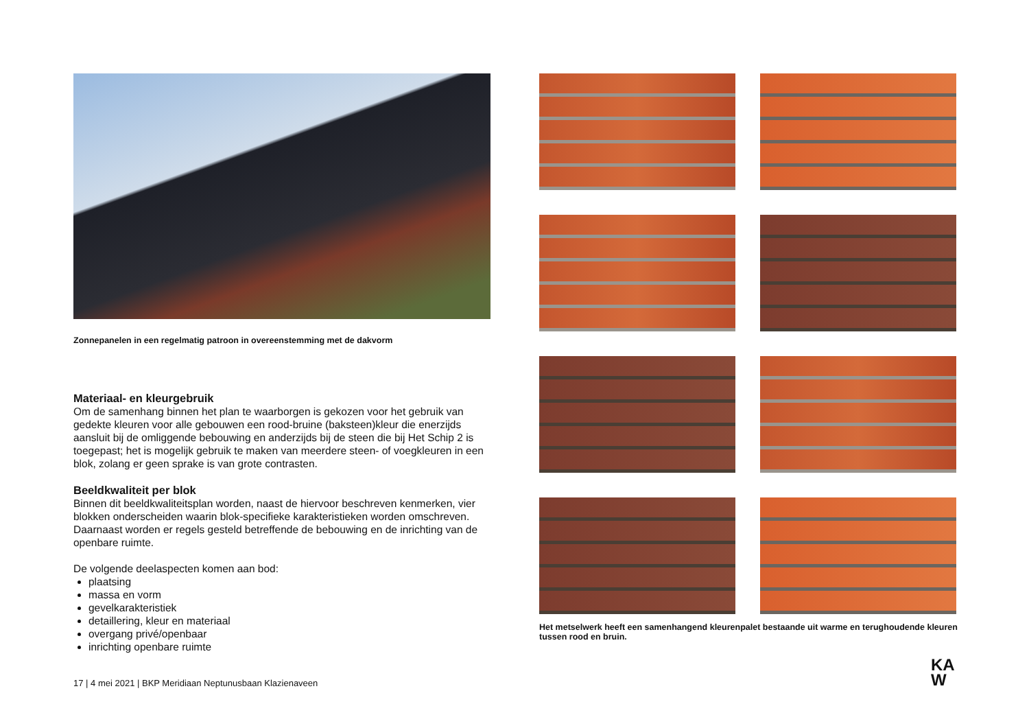Zonnepanelen in een regelmatig patroon in overeenstemming met de dakvorm
Materiaal- en kleurgebruik
Om de samenhang binnen het plan te waarborgen is gekozen voor het gebruik van gedekte kleuren voor alle gebouwen een rood-bruine (baksteen)kleur die enerzijds aansluit bij de omliggende bebouwing en anderzijds bij de steen die bij Het Schip 2 is toegepast; het is mogelijk gebruik te maken van meerdere steen- of voegkleuren in een blok, zolang er geen sprake is van grote contrasten.
Beeldkwaliteit per blok
Binnen dit beeldkwaliteitsplan worden, naast de hiervoor beschreven kenmerken, vier blokken onderscheiden waarin blok-specifieke karakteristieken worden omschreven. Daarnaast worden er regels gesteld betreffende de bebouwing en de inrichting van de openbare ruimte.
De volgende deelaspecten komen aan bod:
plaatsing
massa en vorm
gevelkarakteristiek
detaillering, kleur en materiaal
overgang privé/openbaar
inrichting openbare ruimte
Het metselwerk heeft een samenhangend kleurenpalet bestaande uit warme en terughoudende kleuren tussen rood en bruin.
17 | 4 mei 2021 | BKP Meridiaan Neptunusbaan Klazienaveen
KA
W